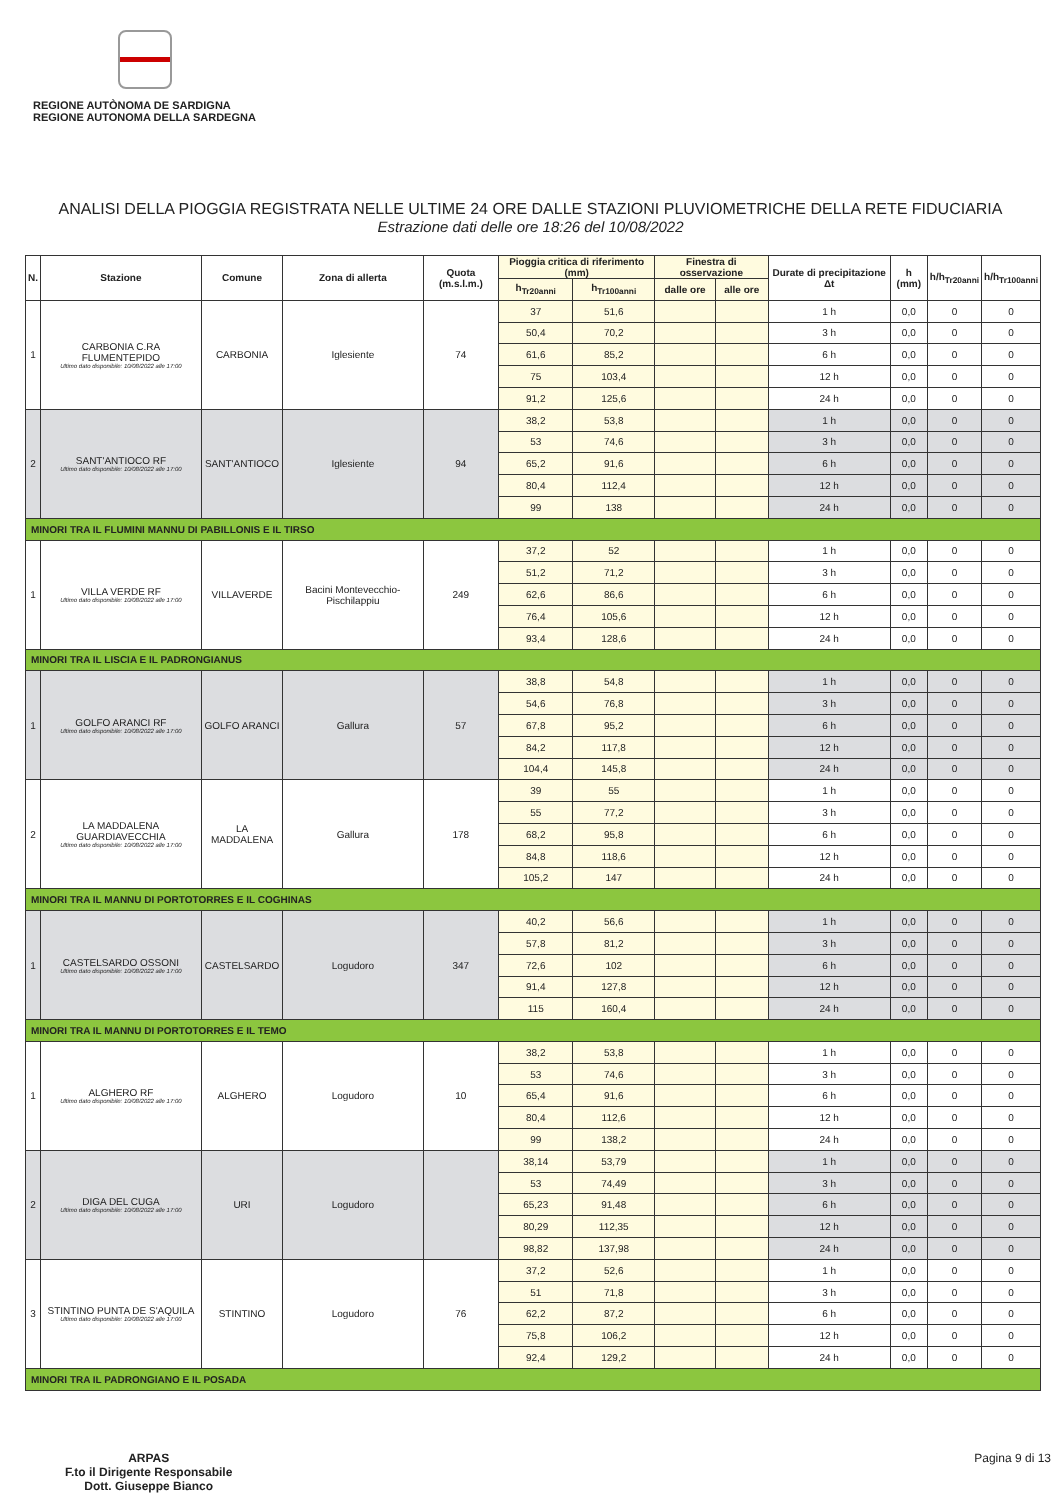REGIONE AUTÒNOMA DE SARDIGNA
REGIONE AUTONOMA DELLA SARDEGNA
ANALISI DELLA PIOGGIA REGISTRATA NELLE ULTIME 24 ORE DALLE STAZIONI PLUVIOMETRICHE DELLA RETE FIDUCIARIA
Estrazione dati delle ore 18:26 del 10/08/2022
| N. | Stazione | Comune | Zona di allerta | Quota (m.s.l.m.) | Pioggia critica di riferimento (mm) | | Finestra di osservazione | | Durate di precipitazione Δt | h (mm) | h/h<sub>Tr20anni</sub> | h/h<sub>Tr100anni</sub> |
| --- | --- | --- | --- | --- | --- | --- | --- | --- | --- | --- | --- | --- |
| | | | | | h<sub>Tr20anni</sub> | h<sub>Tr100anni</sub> | dalle ore | alle ore | | | | |
| 1 | CARBONIA C.RA FLUMENTEPIDO Ultimo dato disponibile: 10/08/2022 alle 17:00 | CARBONIA | Iglesiente | 74 | 37 | 51,6 | | | 1 h | 0,0 | 0 | 0 |
| | | | | | 50,4 | 70,2 | | | 3 h | 0,0 | 0 | 0 |
| | | | | | 61,6 | 85,2 | | | 6 h | 0,0 | 0 | 0 |
| | | | | | 75 | 103,4 | | | 12 h | 0,0 | 0 | 0 |
| | | | | | 91,2 | 125,6 | | | 24 h | 0,0 | 0 | 0 |
| 2 | SANT'ANTIOCO RF Ultimo dato disponibile: 10/08/2022 alle 17:00 | SANT'ANTIOCO | Iglesiente | 94 | 38,2 | 53,8 | | | 1 h | 0,0 | 0 | 0 |
| | | | | | 53 | 74,6 | | | 3 h | 0,0 | 0 | 0 |
| | | | | | 65,2 | 91,6 | | | 6 h | 0,0 | 0 | 0 |
| | | | | | 80,4 | 112,4 | | | 12 h | 0,0 | 0 | 0 |
| | | | | | 99 | 138 | | | 24 h | 0,0 | 0 | 0 |
| MINORI TRA IL FLUMINI MANNU DI PABILLONIS E IL TIRSO | | | | | | | | | | | | |
| 1 | VILLA VERDE RF Ultimo dato disponibile: 10/08/2022 alle 17:00 | VILLAVERDE | Bacini Montevecchio-Pischilappiu | 249 | 37,2 | 52 | | | 1 h | 0,0 | 0 | 0 |
| | | | | | 51,2 | 71,2 | | | 3 h | 0,0 | 0 | 0 |
| | | | | | 62,6 | 86,6 | | | 6 h | 0,0 | 0 | 0 |
| | | | | | 76,4 | 105,6 | | | 12 h | 0,0 | 0 | 0 |
| | | | | | 93,4 | 128,6 | | | 24 h | 0,0 | 0 | 0 |
| MINORI TRA IL LISCIA E IL PADRONGIANUS | | | | | | | | | | | | |
| 1 | GOLFO ARANCI RF Ultimo dato disponibile: 10/08/2022 alle 17:00 | GOLFO ARANCI | Gallura | 57 | 38,8 | 54,8 | | | 1 h | 0,0 | 0 | 0 |
| | | | | | 54,6 | 76,8 | | | 3 h | 0,0 | 0 | 0 |
| | | | | | 67,8 | 95,2 | | | 6 h | 0,0 | 0 | 0 |
| | | | | | 84,2 | 117,8 | | | 12 h | 0,0 | 0 | 0 |
| | | | | | 104,4 | 145,8 | | | 24 h | 0,0 | 0 | 0 |
| 2 | LA MADDALENA GUARDIAVECCHIA Ultimo dato disponibile: 10/08/2022 alle 17:00 | LA MADDALENA | Gallura | 178 | 39 | 55 | | | 1 h | 0,0 | 0 | 0 |
| | | | | | 55 | 77,2 | | | 3 h | 0,0 | 0 | 0 |
| | | | | | 68,2 | 95,8 | | | 6 h | 0,0 | 0 | 0 |
| | | | | | 84,8 | 118,6 | | | 12 h | 0,0 | 0 | 0 |
| | | | | | 105,2 | 147 | | | 24 h | 0,0 | 0 | 0 |
| MINORI TRA IL MANNU DI PORTOTORRES E IL COGHINAS | | | | | | | | | | | | |
| 1 | CASTELSARDO OSSONI Ultimo dato disponibile: 10/08/2022 alle 17:00 | CASTELSARDO | Logudoro | 347 | 40,2 | 56,6 | | | 1 h | 0,0 | 0 | 0 |
| | | | | | 57,8 | 81,2 | | | 3 h | 0,0 | 0 | 0 |
| | | | | | 72,6 | 102 | | | 6 h | 0,0 | 0 | 0 |
| | | | | | 91,4 | 127,8 | | | 12 h | 0,0 | 0 | 0 |
| | | | | | 115 | 160,4 | | | 24 h | 0,0 | 0 | 0 |
| MINORI TRA IL MANNU DI PORTOTORRES E IL TEMO | | | | | | | | | | | | |
| 1 | ALGHERO RF Ultimo dato disponibile: 10/08/2022 alle 17:00 | ALGHERO | Logudoro | 10 | 38,2 | 53,8 | | | 1 h | 0,0 | 0 | 0 |
| | | | | | 53 | 74,6 | | | 3 h | 0,0 | 0 | 0 |
| | | | | | 65,4 | 91,6 | | | 6 h | 0,0 | 0 | 0 |
| | | | | | 80,4 | 112,6 | | | 12 h | 0,0 | 0 | 0 |
| | | | | | 99 | 138,2 | | | 24 h | 0,0 | 0 | 0 |
| 2 | DIGA DEL CUGA Ultimo dato disponibile: 10/08/2022 alle 17:00 | URI | Logudoro | | 38,14 | 53,79 | | | 1 h | 0,0 | 0 | 0 |
| | | | | | 53 | 74,49 | | | 3 h | 0,0 | 0 | 0 |
| | | | | | 65,23 | 91,48 | | | 6 h | 0,0 | 0 | 0 |
| | | | | | 80,29 | 112,35 | | | 12 h | 0,0 | 0 | 0 |
| | | | | | 98,82 | 137,98 | | | 24 h | 0,0 | 0 | 0 |
| 3 | STINTINO PUNTA DE S'AQUILA Ultimo dato disponibile: 10/08/2022 alle 17:00 | STINTINO | Logudoro | 76 | 37,2 | 52,6 | | | 1 h | 0,0 | 0 | 0 |
| | | | | | 51 | 71,8 | | | 3 h | 0,0 | 0 | 0 |
| | | | | | 62,2 | 87,2 | | | 6 h | 0,0 | 0 | 0 |
| | | | | | 75,8 | 106,2 | | | 12 h | 0,0 | 0 | 0 |
| | | | | | 92,4 | 129,2 | | | 24 h | 0,0 | 0 | 0 |
| MINORI TRA IL PADRONGIANO E IL POSADA | | | | | | | | | | | | |
ARPAS
F.to il Dirigente Responsabile
Dott. Giuseppe Bianco
Pagina 9 di 13